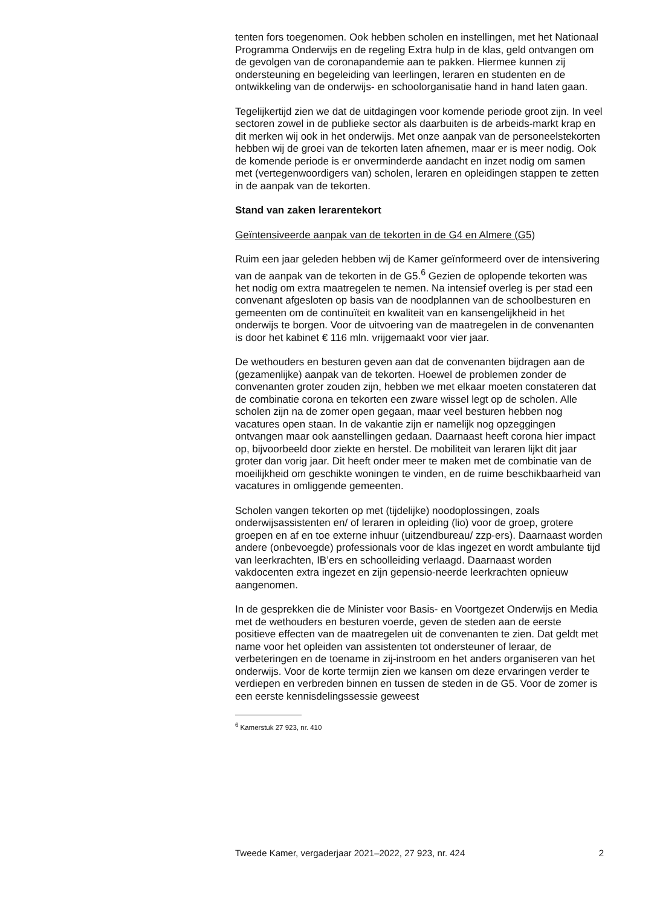tenten fors toegenomen. Ook hebben scholen en instellingen, met het Nationaal Programma Onderwijs en de regeling Extra hulp in de klas, geld ontvangen om de gevolgen van de coronapandemie aan te pakken. Hiermee kunnen zij ondersteuning en begeleiding van leerlingen, leraren en studenten en de ontwikkeling van de onderwijs- en schoolorganisatie hand in hand laten gaan.
Tegelijkertijd zien we dat de uitdagingen voor komende periode groot zijn. In veel sectoren zowel in de publieke sector als daarbuiten is de arbeids-markt krap en dit merken wij ook in het onderwijs. Met onze aanpak van de personeelstekorten hebben wij de groei van de tekorten laten afnemen, maar er is meer nodig. Ook de komende periode is er onverminderde aandacht en inzet nodig om samen met (vertegenwoordigers van) scholen, leraren en opleidingen stappen te zetten in de aanpak van de tekorten.
Stand van zaken lerarentekort
Geïntensiveerde aanpak van de tekorten in de G4 en Almere (G5)
Ruim een jaar geleden hebben wij de Kamer geïnformeerd over de intensivering van de aanpak van de tekorten in de G5.<sup>6</sup> Gezien de oplopende tekorten was het nodig om extra maatregelen te nemen. Na intensief overleg is per stad een convenant afgesloten op basis van de noodplannen van de schoolbesturen en gemeenten om de continuïteit en kwaliteit van en kansengelijkheid in het onderwijs te borgen. Voor de uitvoering van de maatregelen in de convenanten is door het kabinet € 116 mln. vrijgemaakt voor vier jaar.
De wethouders en besturen geven aan dat de convenanten bijdragen aan de (gezamenlijke) aanpak van de tekorten. Hoewel de problemen zonder de convenanten groter zouden zijn, hebben we met elkaar moeten constateren dat de combinatie corona en tekorten een zware wissel legt op de scholen. Alle scholen zijn na de zomer open gegaan, maar veel besturen hebben nog vacatures open staan. In de vakantie zijn er namelijk nog opzeggingen ontvangen maar ook aanstellingen gedaan. Daarnaast heeft corona hier impact op, bijvoorbeeld door ziekte en herstel. De mobiliteit van leraren lijkt dit jaar groter dan vorig jaar. Dit heeft onder meer te maken met de combinatie van de moeilijkheid om geschikte woningen te vinden, en de ruime beschikbaarheid van vacatures in omliggende gemeenten.
Scholen vangen tekorten op met (tijdelijke) noodoplossingen, zoals onderwijsassistenten en/ of leraren in opleiding (lio) voor de groep, grotere groepen en af en toe externe inhuur (uitzendbureau/ zzp-ers). Daarnaast worden andere (onbevoegde) professionals voor de klas ingezet en wordt ambulante tijd van leerkrachten, IB’ers en schoolleiding verlaagd. Daarnaast worden vakdocenten extra ingezet en zijn gepensio-neerde leerkrachten opnieuw aangenomen.
In de gesprekken die de Minister voor Basis- en Voortgezet Onderwijs en Media met de wethouders en besturen voerde, geven de steden aan de eerste positieve effecten van de maatregelen uit de convenanten te zien. Dat geldt met name voor het opleiden van assistenten tot ondersteuner of leraar, de verbeteringen en de toename in zij-instroom en het anders organiseren van het onderwijs. Voor de korte termijn zien we kansen om deze ervaringen verder te verdiepen en verbreden binnen en tussen de steden in de G5. Voor de zomer is een eerste kennisdelingssessie geweest
<sup>6</sup> Kamerstuk 27 923, nr. 410
Tweede Kamer, vergaderjaar 2021–2022, 27 923, nr. 424 2